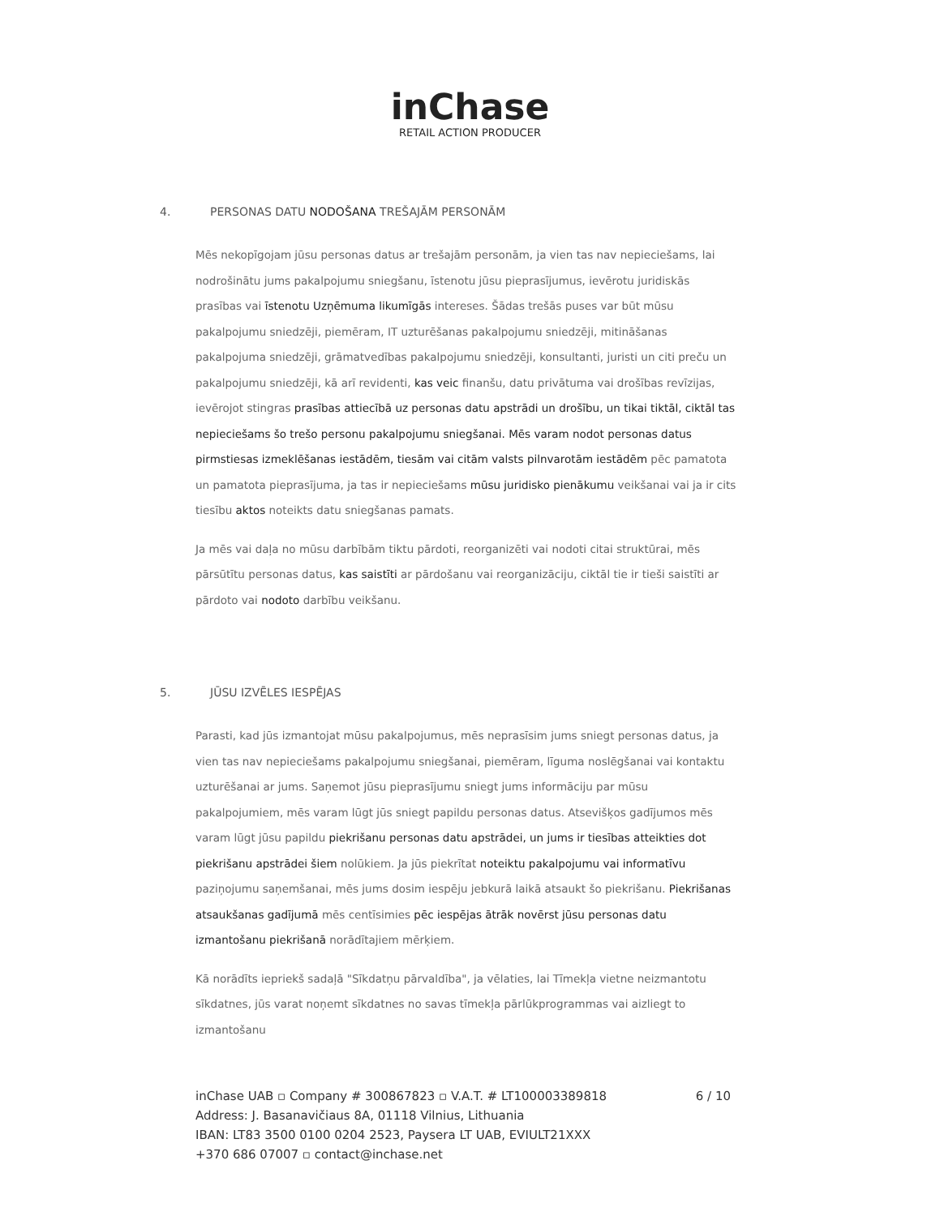inChase
RETAIL ACTION PRODUCER
4. PERSONAS DATU NODOŠANA TREŠAJĀM PERSONĀM
Mēs nekopīgojam jūsu personas datus ar trešajām personām, ja vien tas nav nepieciešams, lai nodrošinātu jums pakalpojumu sniegšanu, īstenotu jūsu pieprasījumus, ievērotu juridiskās prasības vai īstenotu Uzņēmuma likumīgās intereses. Šādas trešās puses var būt mūsu pakalpojumu sniedzēji, piemēram, IT uzturēšanas pakalpojumu sniedzēji, mitināšanas pakalpojuma sniedzēji, grāmatvedības pakalpojumu sniedzēji, konsultanti, juristi un citi preču un pakalpojumu sniedzēji, kā arī revidenti, kas veic finanšu, datu privātuma vai drošības revīzijas, ievērojot stingras prasības attiecībā uz personas datu apstrādi un drošību, un tikai tiktāl, ciktāl tas nepieciešams šo trešo personu pakalpojumu sniegšanai. Mēs varam nodot personas datus pirmstiesas izmeklēšanas iestādēm, tiesām vai citām valsts pilnvarotām iestādēm pēc pamatota un pamatota pieprasījuma, ja tas ir nepieciešams mūsu juridisko pienākumu veikšanai vai ja ir cits tiesību aktos noteikts datu sniegšanas pamats.
Ja mēs vai daļa no mūsu darbībām tiktu pārdoti, reorganizēti vai nodoti citai struktūrai, mēs pārsūtītu personas datus, kas saistīti ar pārdošanu vai reorganizāciju, ciktāl tie ir tieši saistīti ar pārdoto vai nodoto darbību veikšanu.
5. JŪSU IZVĒLES IESPĒJAS
Parasti, kad jūs izmantojat mūsu pakalpojumus, mēs neprasīsim jums sniegt personas datus, ja vien tas nav nepieciešams pakalpojumu sniegšanai, piemēram, līguma noslēgšanai vai kontaktu uzturēšanai ar jums. Saņemot jūsu pieprasījumu sniegt jums informāciju par mūsu pakalpojumiem, mēs varam lūgt jūs sniegt papildu personas datus. Atsevišķos gadījumos mēs varam lūgt jūsu papildu piekrišanu personas datu apstrādei, un jums ir tiesības atteikties dot piekrišanu apstrādei šiem nolūkiem. Ja jūs piekrītat noteiktu pakalpojumu vai informatīvu paziņojumu saņemšanai, mēs jums dosim iespēju jebkurā laikā atsaukt šo piekrišanu. Piekrišanas atsaukšanas gadījumā mēs centīsimies pēc iespējas ātrāk novērst jūsu personas datu izmantošanu piekrišanā norādītajiem mērķiem.
Kā norādīts iepriekš sadaļā "Sīkdatņu pārvaldība", ja vēlaties, lai Tīmekļa vietne neizmantotu sīkdatnes, jūs varat noņemt sīkdatnes no savas tīmekļa pārlūkprogrammas vai aizliegt to izmantošanu
6 / 10 inChase UAB ▫ Company # 300867823 ▫ V.A.T. # LT100003389818
Address: J. Basanavičiaus 8A, 01118 Vilnius, Lithuania
IBAN: LT83 3500 0100 0204 2523, Paysera LT UAB, EVIULT21XXX
+370 686 07007 ▫ contact@inchase.net